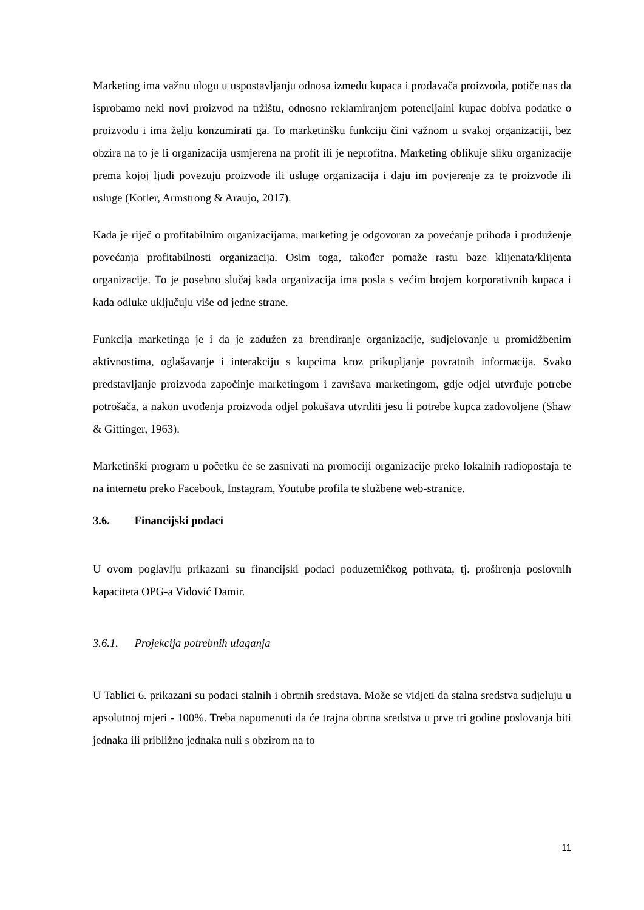Marketing ima važnu ulogu u uspostavljanju odnosa između kupaca i prodavača proizvoda, potiče nas da isprobamo neki novi proizvod na tržištu, odnosno reklamiranjem potencijalni kupac dobiva podatke o proizvodu i ima želju konzumirati ga. To marketinšku funkciju čini važnom u svakoj organizaciji, bez obzira na to je li organizacija usmjerena na profit ili je neprofitna. Marketing oblikuje sliku organizacije prema kojoj ljudi povezuju proizvode ili usluge organizacija i daju im povjerenje za te proizvode ili usluge (Kotler, Armstrong & Araujo, 2017).
Kada je riječ o profitabilnim organizacijama, marketing je odgovoran za povećanje prihoda i produženje povećanja profitabilnosti organizacija. Osim toga, također pomaže rastu baze klijenata/klijenta organizacije. To je posebno slučaj kada organizacija ima posla s većim brojem korporativnih kupaca i kada odluke uključuju više od jedne strane.
Funkcija marketinga je i da je zadužen za brendiranje organizacije, sudjelovanje u promidžbenim aktivnostima, oglašavanje i interakciju s kupcima kroz prikupljanje povratnih informacija. Svako predstavljanje proizvoda započinje marketingom i završava marketingom, gdje odjel utvrđuje potrebe potrošača, a nakon uvođenja proizvoda odjel pokušava utvrditi jesu li potrebe kupca zadovoljene (Shaw & Gittinger, 1963).
Marketinški program u početku će se zasnivati na promociji organizacije preko lokalnih radiopostaja te na internetu preko Facebook, Instagram, Youtube profila te službene web-stranice.
3.6. Financijski podaci
U ovom poglavlju prikazani su financijski podaci poduzetničkog pothvata, tj. proširenja poslovnih kapaciteta OPG-a Vidović Damir.
3.6.1. Projekcija potrebnih ulaganja
U Tablici 6. prikazani su podaci stalnih i obrtnih sredstava. Može se vidjeti da stalna sredstva sudjeluju u apsolutnoj mjeri - 100%. Treba napomenuti da će trajna obrtna sredstva u prve tri godine poslovanja biti jednaka ili približno jednaka nuli s obzirom na to
11